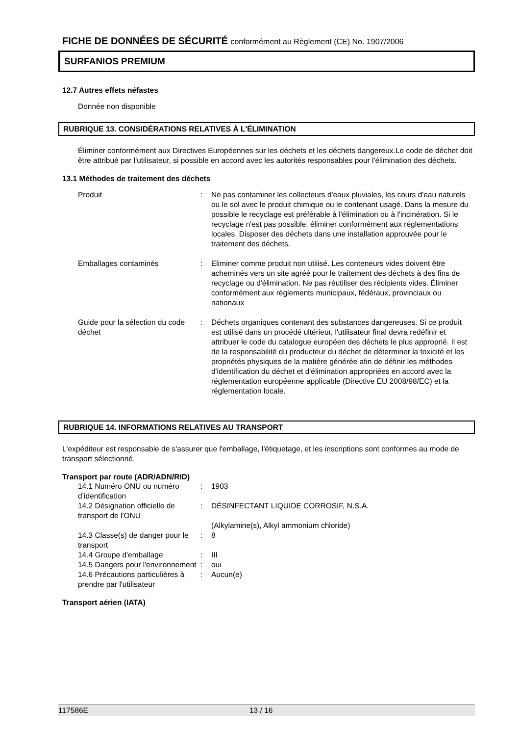FICHE DE DONNÉES DE SÉCURITÉ conformément au Règlement (CE) No. 1907/2006
SURFANIOS PREMIUM
12.7 Autres effets néfastes
Donnée non disponible
RUBRIQUE 13. CONSIDÉRATIONS RELATIVES À L'ÉLIMINATION
Éliminer conformément aux Directives Européennes sur les déchets et les déchets dangereux.Le code de déchet doit être attribué par l'utilisateur, si possible en accord avec les autorités responsables pour l'élimination des déchets.
13.1 Méthodes de traitement des déchets
Produit : Ne pas contaminer les collecteurs d'eaux pluviales, les cours d'eau naturels ou le sol avec le produit chimique ou le contenant usagé. Dans la mesure du possible le recyclage est préférable à l'élimination ou à l'incinération. Si le recyclage n'est pas possible, éliminer conformément aux réglementations locales. Disposer des déchets dans une installation approuvée pour le traitement des déchets.
Emballages contaminés : Eliminer comme produit non utilisé. Les conteneurs vides doivent être acheminés vers un site agréé pour le traitement des déchets à des fins de recyclage ou d'élimination. Ne pas réutiliser des récipients vides. Éliminer conformément aux règlements municipaux, fédéraux, provinciaux ou nationaux
Guide pour la sélection du code déchet
: Déchets organiques contenant des substances dangereuses. Si ce produit est utilisé dans un procédé ultérieur, l'utilisateur final devra redéfinir et attribuer le code du catalogue européen des déchets le plus approprié. Il est de la responsabilité du producteur du déchet de déterminer la toxicité et les propriétés physiques de la matière générée afin de définir les méthodes d'identification du déchet et d'élimination appropriées en accord avec la réglementation européenne applicable (Directive EU 2008/98/EC) et la réglementation locale.
RUBRIQUE 14. INFORMATIONS RELATIVES AU TRANSPORT
L'expéditeur est responsable de s'assurer que l'emballage, l'étiquetage, et les inscriptions sont conformes au mode de transport sélectionné.
Transport par route (ADR/ADN/RID)
14.1 Numéro ONU ou numéro d’identification
: 1903
14.2 Désignation officielle de transport de l'ONU
: DÉSINFECTANT LIQUIDE CORROSIF, N.S.A.
(Alkylamine(s), Alkyl ammonium chloride)
14.3 Classe(s) de danger pour le transport
: 8
14.4 Groupe d'emballage : III
14.5 Dangers pour l'environnement
: oui
14.6 Précautions particulières à prendre par l'utilisateur
: Aucun(e)
Transport aérien (IATA)
117586E 13 / 16